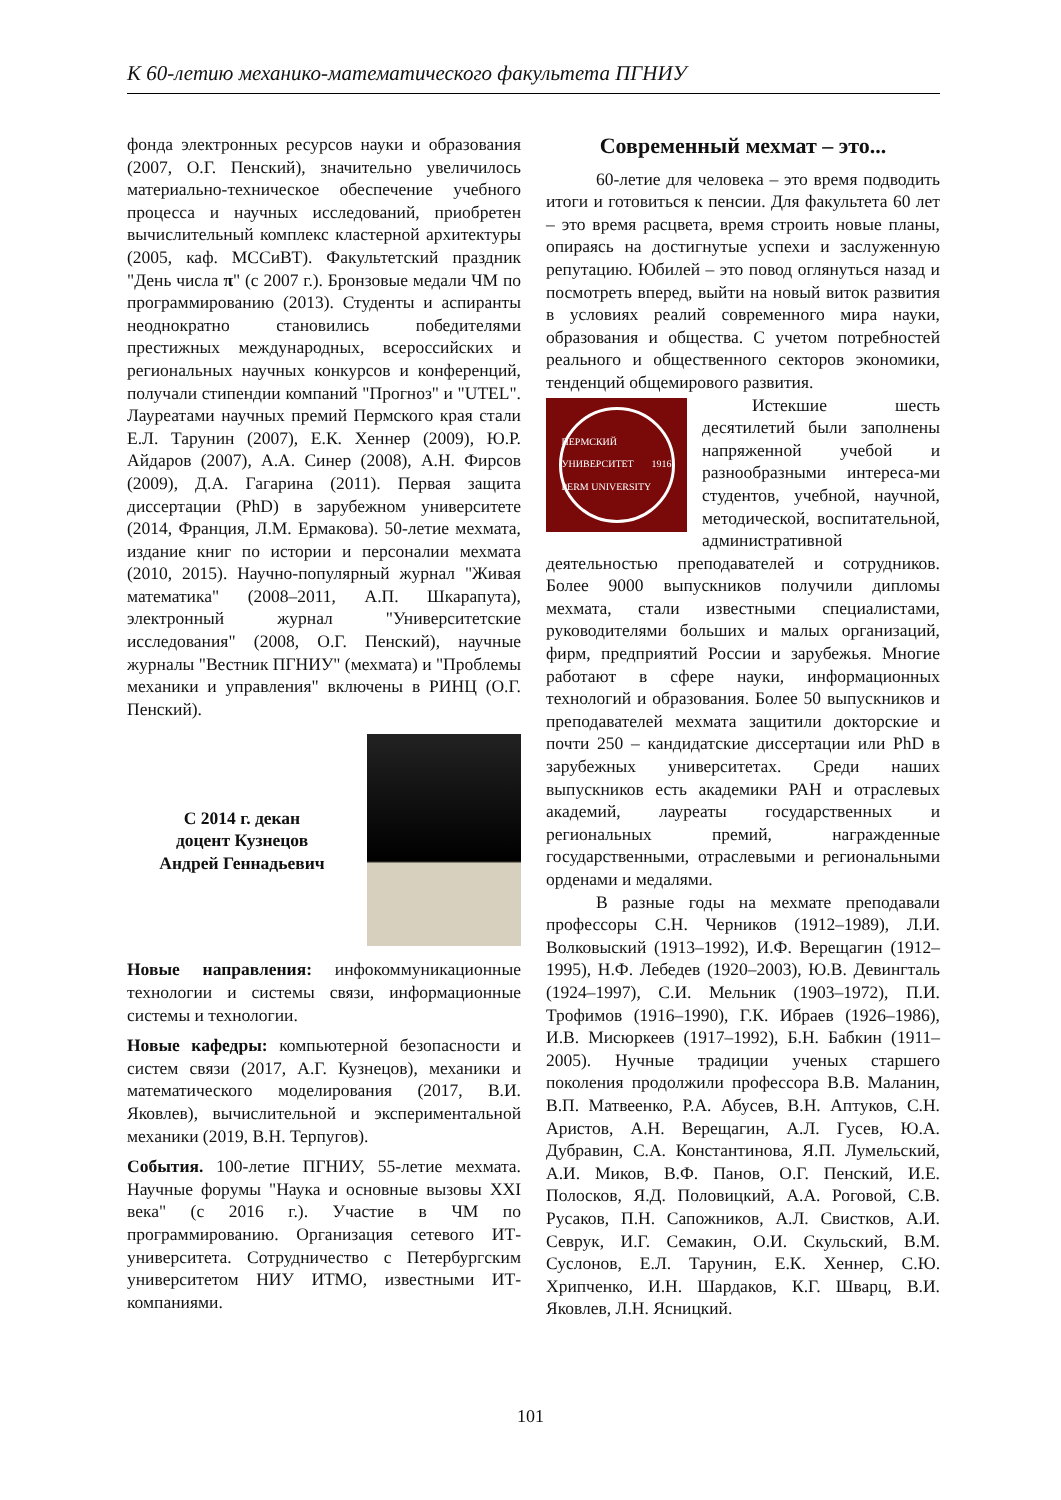К 60-летию механико-математического факультета ПГНИУ
фонда электронных ресурсов науки и образования (2007, О.Г. Пенский), значительно увеличилось материально-техническое обеспечение учебного процесса и научных исследований, приобретен вычислительный комплекс кластерной архитектуры (2005, каф. МССиВТ). Факультетский праздник "День числа π" (с 2007 г.). Бронзовые медали ЧМ по программированию (2013). Студенты и аспиранты неоднократно становились победителями престижных международных, всероссийских и региональных научных конкурсов и конференций, получали стипендии компаний "Прогноз" и "UTEL". Лауреатами научных премий Пермского края стали Е.Л. Тарунин (2007), Е.К. Хеннер (2009), Ю.Р. Айдаров (2007), А.А. Синер (2008), А.Н. Фирсов (2009), Д.А. Гагарина (2011). Первая защита диссертации (PhD) в зарубежном университете (2014, Франция, Л.М. Ермакова). 50-летие мехмата, издание книг по истории и персоналии мехмата (2010, 2015). Научно-популярный журнал "Живая математика" (2008–2011, А.П. Шкарапута), электронный журнал "Университетские исследования" (2008, О.Г. Пенский), научные журналы "Вестник ПГНИУ" (мехмата) и "Проблемы механики и управления" включены в РИНЦ (О.Г. Пенский).
С 2014 г. декан
доцент Кузнецов
Андрей Геннадьевич
Новые направления: инфокоммуникационные технологии и системы связи, информационные системы и технологии.
Новые кафедры: компьютерной безопасности и систем связи (2017, А.Г. Кузнецов), механики и математического моделирования (2017, В.И. Яковлев), вычислительной и экспериментальной механики (2019, В.Н. Терпугов).
События. 100-летие ПГНИУ, 55-летие мехмата. Научные форумы "Наука и основные вызовы XXI века" (с 2016 г.). Участие в ЧМ по программированию. Организация сетевого ИТ-университета. Сотрудничество с Петербургским университетом НИУ ИТМО, известными ИТ-компаниями.
Современный мехмат – это...
60-летие для человека – это время подводить итоги и готовиться к пенсии. Для факультета 60 лет – это время расцвета, время строить новые планы, опираясь на достигнутые успехи и заслуженную репутацию. Юбилей – это повод оглянуться назад и посмотреть вперед, выйти на новый виток развития в условиях реалий современного мира науки, образования и общества. С учетом потребностей реального и общественного секторов экономики, тенденций общемирового развития.
ПЕРМСКИЙ УНИВЕРСИТЕТ 1916 PERM UNIVERSITY
Истекшие шесть десятилетий были заполнены напряженной учебой и разнообразными интереса-ми студентов, учебной, научной, методической, воспитательной, административной деятельностью преподавателей и сотрудников. Более 9000 выпускников получили дипломы мехмата, стали известными специалистами, руководителями больших и малых организаций, фирм, предприятий России и зарубежья. Многие работают в сфере науки, информационных технологий и образования. Более 50 выпускников и преподавателей мехмата защитили докторские и почти 250 – кандидатские диссертации или PhD в зарубежных университетах. Среди наших выпускников есть академики РАН и отраслевых академий, лауреаты государственных и региональных премий, награжденные государственными, отраслевыми и региональными орденами и медалями.
В разные годы на мехмате преподавали профессоры С.Н. Черников (1912–1989), Л.И. Волковыский (1913–1992), И.Ф. Верещагин (1912–1995), Н.Ф. Лебедев (1920–2003), Ю.В. Девингталь (1924–1997), С.И. Мельник (1903–1972), П.И. Трофимов (1916–1990), Г.К. Ибраев (1926–1986), И.В. Мисюркеев (1917–1992), Б.Н. Бабкин (1911–2005). Нучные традиции ученых старшего поколения продолжили профессора В.В. Маланин, В.П. Матвеенко, Р.А. Абусев, В.Н. Аптуков, С.Н. Аристов, А.Н. Верещагин, А.Л. Гусев, Ю.А. Дубравин, С.А. Константинова, Я.П. Лумельский, А.И. Миков, В.Ф. Панов, О.Г. Пенский, И.Е. Полосков, Я.Д. Половицкий, А.А. Роговой, С.В. Русаков, П.Н. Сапожников, А.Л. Свистков, А.И. Севрук, И.Г. Семакин, О.И. Скульский, В.М. Суслонов, Е.Л. Тарунин, Е.К. Хеннер, С.Ю. Хрипченко, И.Н. Шардаков, К.Г. Шварц, В.И. Яковлев, Л.Н. Ясницкий.
101